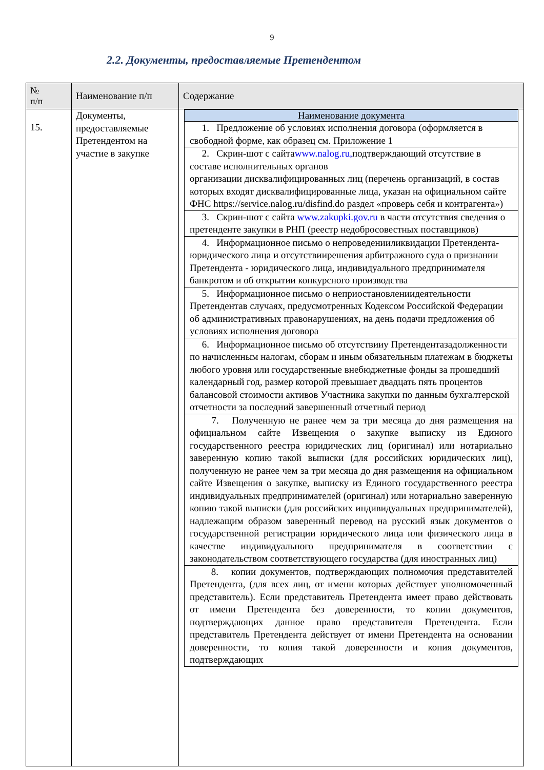9
2.2. Документы, предоставляемые Претендентом
| № п/п | Наименование п/п | Содержание |
| --- | --- | --- |
| 15. | Документы, предоставляемые Претендентом на участие в закупке | / Наименование документа / / --- / / 1. Предложение об условиях исполнения договора (оформляется в свободной форме, как образец см. Приложение 1 / / 2. Скрин-шот с сайта www.nalog.ru, подтверждающий отсутствие в составе исполнительных органов организации дисквалифицированных лиц (перечень организаций, в состав которых входят дисквалифицированные лица, указан на официальном сайте ФНС https://service.nalog.ru/disfind.do раздел «проверь себя и контрагента») / / 3. Скрин-шот с сайта www.zakupki.gov.ru в части отсутствия сведения о претенденте закупки в РНП (реестр недобросовестных поставщиков) / / 4. Информационное письмо о непроведенииликвидации Претендента- юридического лица и отсутствиирешения арбитражного суда о признании Претендента - юридического лица, индивидуального предпринимателя банкротом и об открытии конкурсного производства / / 5. Информационное письмо о неприостановлениидеятельности Претендентав случаях, предусмотренных Кодексом Российской Федерации об административных правонарушениях, на день подачи предложения об условиях исполнения договора / / 6. Информационное письмо об отсутствииу Претендентазадолженности по начисленным налогам, сборам и иным обязательным платежам в бюджеты любого уровня или государственные внебюджетные фонды за прошедший календарный год, размер которой превышает двадцать пять процентов балансовой стоимости активов Участника закупки по данным бухгалтерской отчетности за последний завершенный отчетный период / / 7. Полученную не ранее чем за три месяца до дня размещения на официальном сайте Извещения о закупке выписку из Единого государственного реестра юридических лиц (оригинал) или нотариально заверенную копию такой выписки (для российских юридических лиц), полученную не ранее чем за три месяца до дня размещения на официальном сайте Извещения о закупке, выписку из Единого государственного реестра индивидуальных предпринимателей (оригинал) или нотариально заверенную копию такой выписки (для российских индивидуальных предпринимателей), надлежащим образом заверенный перевод на русский язык документов о государственной регистрации юридического лица или физического лица в качестве индивидуального предпринимателя в соответствии с законодательством соответствующего государства (для иностранных лиц) / / 8. копии документов, подтверждающих полномочия представителей Претендента, (для всех лиц, от имени которых действует уполномоченный представитель). Если представитель Претендента имеет право действовать от имени Претендента без доверенности, то копии документов, подтверждающих данное право представителя Претендента. Если представитель Претендента действует от имени Претендента на основании доверенности, то копия такой доверенности и копия документов, подтверждающих / |